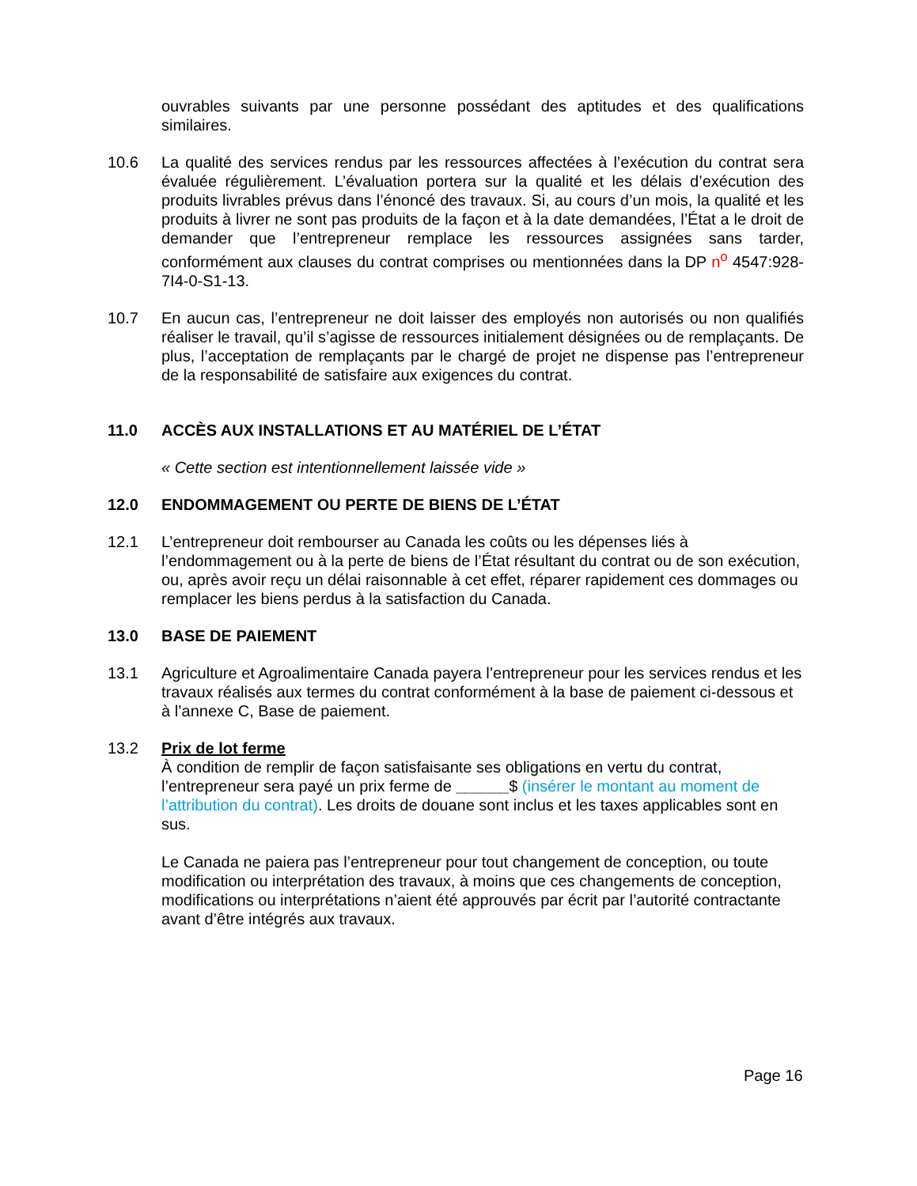ouvrables suivants par une personne possédant des aptitudes et des qualifications similaires.
10.6 La qualité des services rendus par les ressources affectées à l’exécution du contrat sera évaluée régulièrement. L’évaluation portera sur la qualité et les délais d’exécution des produits livrables prévus dans l’énoncé des travaux. Si, au cours d’un mois, la qualité et les produits à livrer ne sont pas produits de la façon et à la date demandées, l’État a le droit de demander que l’entrepreneur remplace les ressources assignées sans tarder, conformément aux clauses du contrat comprises ou mentionnées dans la DP n<sup>o</sup> 4547:928-7I4-0-S1-13.
10.7 En aucun cas, l’entrepreneur ne doit laisser des employés non autorisés ou non qualifiés réaliser le travail, qu’il s’agisse de ressources initialement désignées ou de remplaçants. De plus, l’acceptation de remplaçants par le chargé de projet ne dispense pas l’entrepreneur de la responsabilité de satisfaire aux exigences du contrat.
11.0 ACCÈS AUX INSTALLATIONS ET AU MATÉRIEL DE L’ÉTAT
« Cette section est intentionnellement laissée vide »
12.0 ENDOMMAGEMENT OU PERTE DE BIENS DE L’ÉTAT
12.1 L’entrepreneur doit rembourser au Canada les coûts ou les dépenses liés à l’endommagement ou à la perte de biens de l’État résultant du contrat ou de son exécution, ou, après avoir reçu un délai raisonnable à cet effet, réparer rapidement ces dommages ou remplacer les biens perdus à la satisfaction du Canada.
13.0 BASE DE PAIEMENT
13.1 Agriculture et Agroalimentaire Canada payera l’entrepreneur pour les services rendus et les travaux réalisés aux termes du contrat conformément à la base de paiement ci-dessous et à l’annexe C, Base de paiement.
13.2 Prix de lot ferme
À condition de remplir de façon satisfaisante ses obligations en vertu du contrat, l’entrepreneur sera payé un prix ferme de ______$ (insérer le montant au moment de l’attribution du contrat). Les droits de douane sont inclus et les taxes applicables sont en sus.
Le Canada ne paiera pas l’entrepreneur pour tout changement de conception, ou toute modification ou interprétation des travaux, à moins que ces changements de conception, modifications ou interprétations n’aient été approuvés par écrit par l’autorité contractante avant d’être intégrés aux travaux.
Page 16